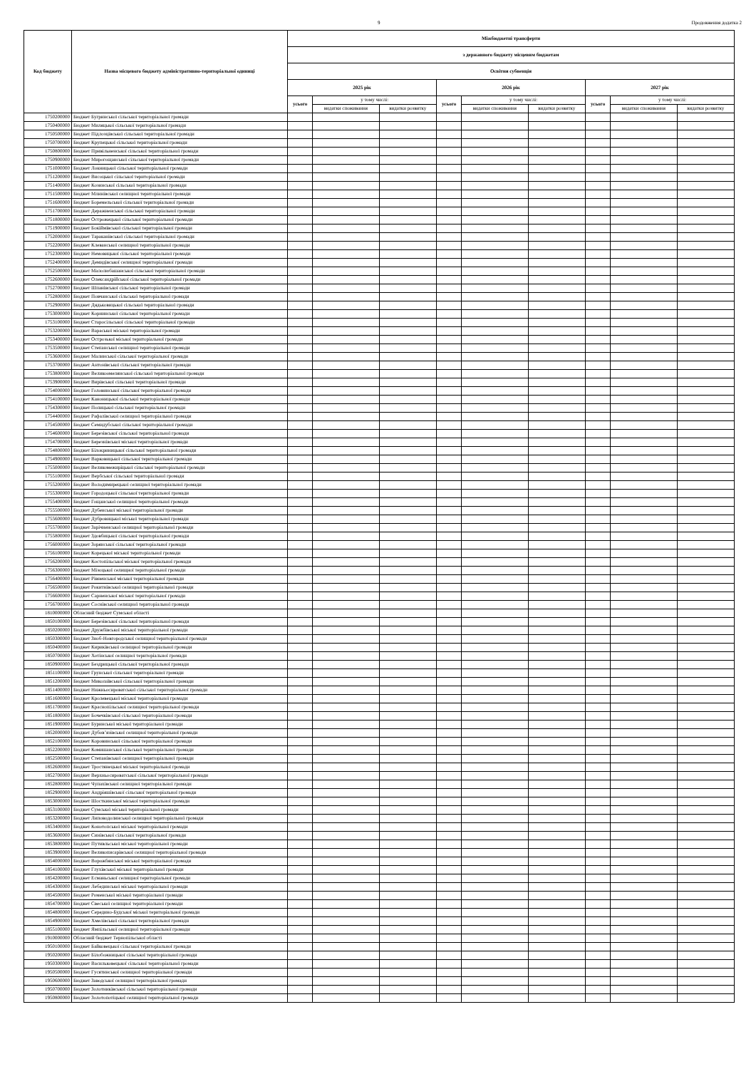9 Продовження додатка 2
| Код бюджету | Назва місцевого бюджету адміністративно-територіальної одиниці | Міжбюджетні трансферти | | | | | | | | |
| --- | --- | --- | --- | --- | --- | --- | --- | --- | --- | --- |
| | | з державного бюджету місцевим бюджетам | | | | | | | | |
| | | Освітня субвенція | | | | | | | | |
| | | 2025 рік | | | 2026 рік | | | 2027 рік | | |
| | | усього | у тому числі: | | усього | у тому числі: | | усього | у тому числі: | |
| | | | видатки споживання | видатки розвитку | | видатки споживання | видатки розвитку | | видатки споживання | видатки розвитку |
| 1750200000 | Бюджет Бугринської сільської територіальної громади | | | | | | | | | |
| 1750400000 | Бюджет Миляцької сільської територіальної громади | | | | | | | | | |
| 1750500000 | Бюджет Підлозцівської сільської територіальної громади | | | | | | | | | |
| 1750700000 | Бюджет Крупецької сільської територіальної громади | | | | | | | | | |
| 1750800000 | Бюджет Привільненської сільської територіальної громади | | | | | | | | | |
| 1750900000 | Бюджет Мирогощанської сільської територіальної громади | | | | | | | | | |
| 1751000000 | Бюджет Локницької сільської територіальної громади | | | | | | | | | |
| 1751200000 | Бюджет Висоцької сільської територіальної громади | | | | | | | | | |
| 1751400000 | Бюджет Козинської сільської територіальної громади | | | | | | | | | |
| 1751500000 | Бюджет Млинівської селищної територіальної громади | | | | | | | | | |
| 1751600000 | Бюджет Боремельської сільської територіальної громади | | | | | | | | | |
| 1751700000 | Бюджет Деражненської сільської територіальної громади | | | | | | | | | |
| 1751800000 | Бюджет Острожецької сільської територіальної громади | | | | | | | | | |
| 1751900000 | Бюджет Бокіймівської сільської територіальної громади | | | | | | | | | |
| 1752000000 | Бюджет Тараканівської сільської територіальної громади | | | | | | | | | |
| 1752200000 | Бюджет Клеванської селищної територіальної громади | | | | | | | | | |
| 1752300000 | Бюджет Немовицької сільської територіальної громади | | | | | | | | | |
| 1752400000 | Бюджет Демидівської селищної територіальної громади | | | | | | | | | |
| 1752500000 | Бюджет Малолюбашанської сільської територіальної громади | | | | | | | | | |
| 1752600000 | Бюджет Олександрійської сільської територіальної громади | | | | | | | | | |
| 1752700000 | Бюджет Шпанівської сільської територіальної громади | | | | | | | | | |
| 1752800000 | Бюджет Повчанської сільської територіальної громади | | | | | | | | | |
| 1752900000 | Бюджет Дядьковицької сільської територіальної громади | | | | | | | | | |
| 1753000000 | Бюджет Корнинської сільської територіальної громади | | | | | | | | | |
| 1753100000 | Бюджет Старосільської сільської територіальної громади | | | | | | | | | |
| 1753200000 | Бюджет Вараської міської територіальної громади | | | | | | | | | |
| 1753400000 | Бюджет Острозької міської територіальної громади | | | | | | | | | |
| 1753500000 | Бюджет Степанської селищної територіальної громади | | | | | | | | | |
| 1753600000 | Бюджет Малинської сільської територіальної громади | | | | | | | | | |
| 1753700000 | Бюджет Антонівської сільської територіальної громади | | | | | | | | | |
| 1753800000 | Бюджет Великоомелянської сільської територіальної громади | | | | | | | | | |
| 1753900000 | Бюджет Вирівської сільської територіальної громади | | | | | | | | | |
| 1754000000 | Бюджет Головинської сільської територіальної громади | | | | | | | | | |
| 1754100000 | Бюджет Каноницької сільської територіальної громади | | | | | | | | | |
| 1754300000 | Бюджет Полицької сільської територіальної громади | | | | | | | | | |
| 1754400000 | Бюджет Рафалівської селищної територіальної громади | | | | | | | | | |
| 1754500000 | Бюджет Семидубської сільської територіальної громади | | | | | | | | | |
| 1754600000 | Бюджет Березівської сільської територіальної громади | | | | | | | | | |
| 1754700000 | Бюджет Березнівської міської територіальної громади | | | | | | | | | |
| 1754800000 | Бюджет Білокриницької сільської територіальної громади | | | | | | | | | |
| 1754900000 | Бюджет Варковицької сільської територіальної громади | | | | | | | | | |
| 1755000000 | Бюджет Великомежиріцької сільської територіальної громади | | | | | | | | | |
| 1755100000 | Бюджет Вербської сільської територіальної громади | | | | | | | | | |
| 1755200000 | Бюджет Володимирецької селищної територіальної громади | | | | | | | | | |
| 1755300000 | Бюджет Городоцької сільської територіальної громади | | | | | | | | | |
| 1755400000 | Бюджет Гощанської селищної територіальної громади | | | | | | | | | |
| 1755500000 | Бюджет Дубенської міської територіальної громади | | | | | | | | | |
| 1755600000 | Бюджет Дубровицької міської територіальної громади | | | | | | | | | |
| 1755700000 | Бюджет Зарічненської селищної територіальної громади | | | | | | | | | |
| 1755800000 | Бюджет Здовбицької сільської територіальної громади | | | | | | | | | |
| 1756000000 | Бюджет Зорянської сільської територіальної громади | | | | | | | | | |
| 1756100000 | Бюджет Корецької міської територіальної громади | | | | | | | | | |
| 1756200000 | Бюджет Костопільської міської територіальної громади | | | | | | | | | |
| 1756300000 | Бюджет Мізоцької селищної територіальної громади | | | | | | | | | |
| 1756400000 | Бюджет Рівненської міської територіальної громади | | | | | | | | | |
| 1756500000 | Бюджет Рокитнівської селищної територіальної громади | | | | | | | | | |
| 1756600000 | Бюджет Сарненської міської територіальної громади | | | | | | | | | |
| 1756700000 | Бюджет Соснівської селищної територіальної громади | | | | | | | | | |
| 1810000000 | Обласний бюджет Сумської області | | | | | | | | | |
| 1850100000 | Бюджет Березівської сільської територіальної громади | | | | | | | | | |
| 1850200000 | Бюджет Дружбівської міської територіальної громади | | | | | | | | | |
| 1850300000 | Бюджет Зноб-Новгородської селищної територіальної громади | | | | | | | | | |
| 1850400000 | Бюджет Кириківської селищної територіальної громади | | | | | | | | | |
| 1850700000 | Бюджет Хотінської селищної територіальної громади | | | | | | | | | |
| 1850900000 | Бюджет Бездрицької сільської територіальної громади | | | | | | | | | |
| 1851100000 | Бюджет Грунської сільської територіальної громади | | | | | | | | | |
| 1851200000 | Бюджет Миколаївської сільської територіальної громади | | | | | | | | | |
| 1851400000 | Бюджет Нижньосироватської сільської територіальної громади | | | | | | | | | |
| 1851600000 | Бюджет Кролевецької міської територіальної громади | | | | | | | | | |
| 1851700000 | Бюджет Краснопільської селищної територіальної громади | | | | | | | | | |
| 1851800000 | Бюджет Бочечківської сільської територіальної громади | | | | | | | | | |
| 1851900000 | Бюджет Буринської міської територіальної громади | | | | | | | | | |
| 1852000000 | Бюджет Дубов’язівської селищної територіальної громади | | | | | | | | | |
| 1852100000 | Бюджет Коровинської сільської територіальної громади | | | | | | | | | |
| 1852200000 | Бюджет Комишанської сільської територіальної громади | | | | | | | | | |
| 1852500000 | Бюджет Степанівської селищної територіальної громади | | | | | | | | | |
| 1852600000 | Бюджет Тростянецької міської територіальної громади | | | | | | | | | |
| 1852700000 | Бюджет Верхньосироватської сільської територіальної громади | | | | | | | | | |
| 1852800000 | Бюджет Чупахівської селищної територіальної громади | | | | | | | | | |
| 1852900000 | Бюджет Андріяшівської сільської територіальної громади | | | | | | | | | |
| 1853000000 | Бюджет Шосткинської міської територіальної громади | | | | | | | | | |
| 1853100000 | Бюджет Сумської міської територіальної громади | | | | | | | | | |
| 1853200000 | Бюджет Липоводолинської селищної територіальної громади | | | | | | | | | |
| 1853400000 | Бюджет Конотопської міської територіальної громади | | | | | | | | | |
| 1853600000 | Бюджет Синівської сільської територіальної громади | | | | | | | | | |
| 1853800000 | Бюджет Путивльської міської територіальної громади | | | | | | | | | |
| 1853900000 | Бюджет Великописарівської селищної територіальної громади | | | | | | | | | |
| 1854000000 | Бюджет Ворожбянської міської територіальної громади | | | | | | | | | |
| 1854100000 | Бюджет Глухівської міської територіальної громади | | | | | | | | | |
| 1854200000 | Бюджет Есманьської селищної територіальної громади | | | | | | | | | |
| 1854300000 | Бюджет Лебединської міської територіальної громади | | | | | | | | | |
| 1854500000 | Бюджет Роменської міської територіальної громади | | | | | | | | | |
| 1854700000 | Бюджет Свеської селищної територіальної громади | | | | | | | | | |
| 1854800000 | Бюджет Середино-Будської міської територіальної громади | | | | | | | | | |
| 1854900000 | Бюджет Хмелівської сільської територіальної громади | | | | | | | | | |
| 1855100000 | Бюджет Ямпільської селищної територіальної громади | | | | | | | | | |
| 1910000000 | Обласний бюджет Тернопільської області | | | | | | | | | |
| 1950100000 | Бюджет Байковецької сільської територіальної громади | | | | | | | | | |
| 1950200000 | Бюджет Білобожницької сільської територіальної громади | | | | | | | | | |
| 1950300000 | Бюджет Васильковецької сільської територіальної громади | | | | | | | | | |
| 1950500000 | Бюджет Гусятинської селищної територіальної громади | | | | | | | | | |
| 1950600000 | Бюджет Заводської селищної територіальної громади | | | | | | | | | |
| 1950700000 | Бюджет Золотниківської сільської територіальної громади | | | | | | | | | |
| 1950800000 | Бюджет Золотопотіцької селищної територіальної громади | | | | | | | | | |